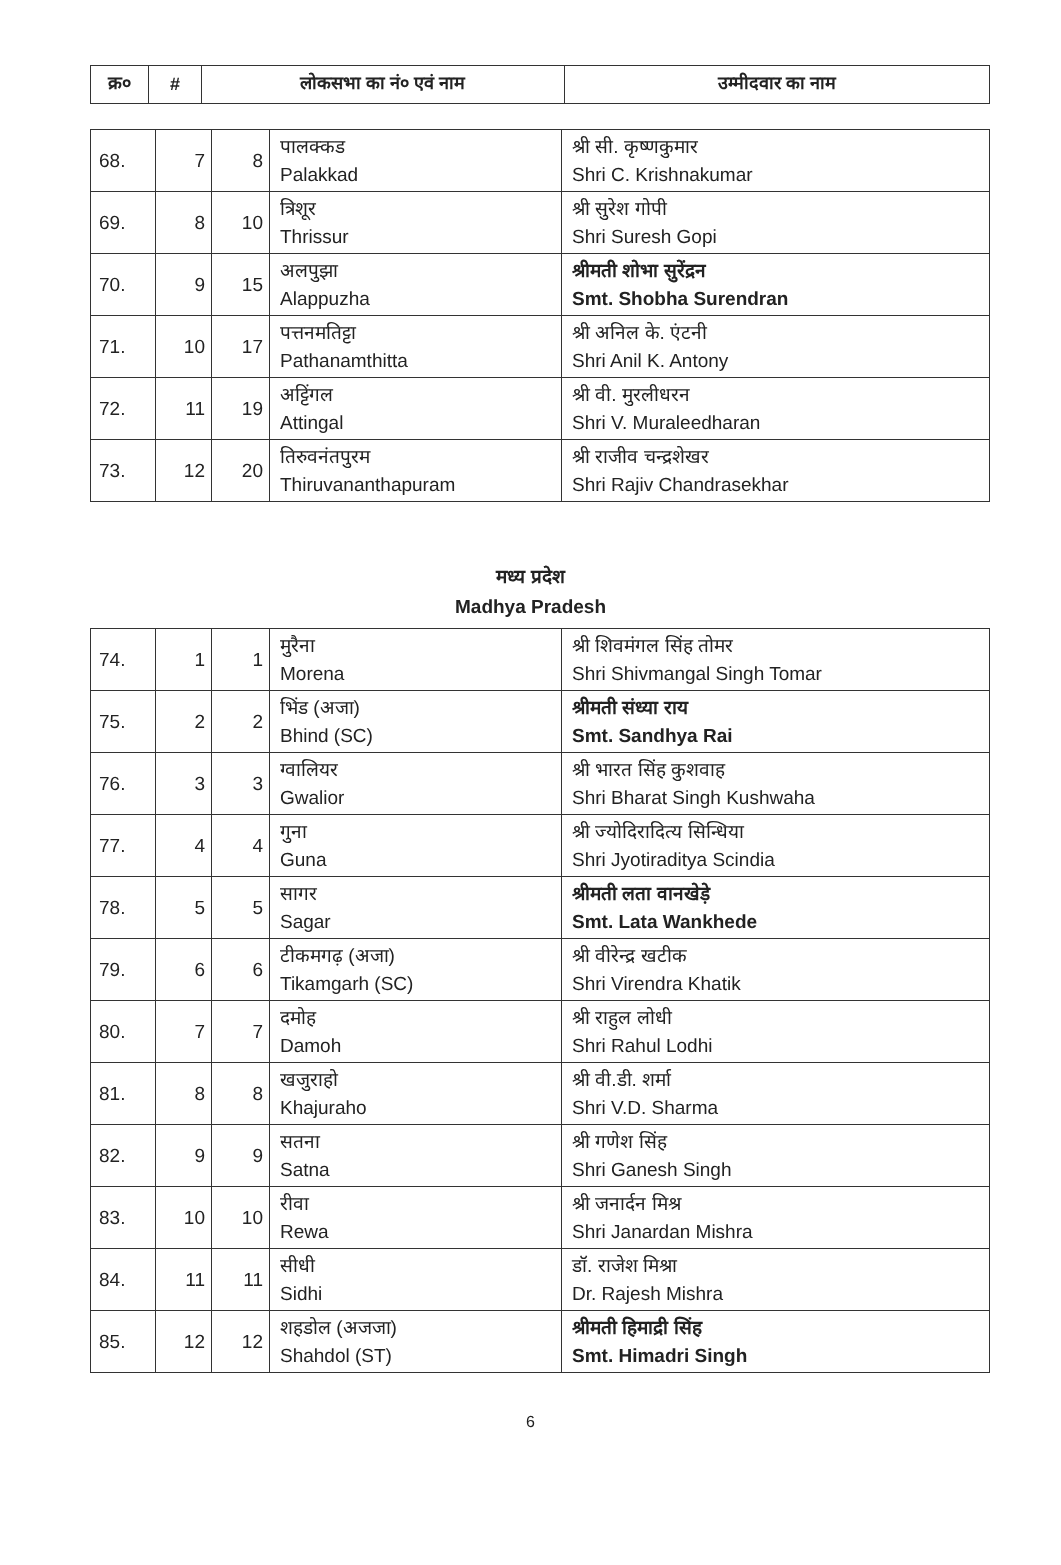| क्र० | # | लोकसभा का नं० एवं नाम | उम्मीदवार का नाम |
| --- | --- | --- | --- |
| 68. | 7 | 8 | पालक्कड Palakkad | श्री सी. कृष्णकुमार Shri C. Krishnakumar |
| 69. | 8 | 10 | त्रिशूर Thrissur | श्री सुरेश गोपी Shri Suresh Gopi |
| 70. | 9 | 15 | अलपुझा Alappuzha | श्रीमती शोभा सुरेंद्रन Smt. Shobha Surendran |
| 71. | 10 | 17 | पत्तनमतिट्टा Pathanamthitta | श्री अनिल के. एंटनी Shri Anil K. Antony |
| 72. | 11 | 19 | अट्टिंगल Attingal | श्री वी. मुरलीधरन Shri V. Muraleedharan |
| 73. | 12 | 20 | तिरुवनंतपुरम Thiruvananthapuram | श्री राजीव चन्द्रशेखर Shri Rajiv Chandrasekhar |
मध्य प्रदेश
Madhya Pradesh
| 74. | 1 | 1 | मुरैना Morena | श्री शिवमंगल सिंह तोमर Shri Shivmangal Singh Tomar |
| 75. | 2 | 2 | भिंड (अजा) Bhind (SC) | श्रीमती संध्या राय Smt. Sandhya Rai |
| 76. | 3 | 3 | ग्वालियर Gwalior | श्री भारत सिंह कुशवाह Shri Bharat Singh Kushwaha |
| 77. | 4 | 4 | गुना Guna | श्री ज्योदिरादित्य सिन्धिया Shri Jyotiraditya Scindia |
| 78. | 5 | 5 | सागर Sagar | श्रीमती लता वानखेड़े Smt. Lata Wankhede |
| 79. | 6 | 6 | टीकमगढ़ (अजा) Tikamgarh (SC) | श्री वीरेन्द्र खटीक Shri Virendra Khatik |
| 80. | 7 | 7 | दमोह Damoh | श्री राहुल लोधी Shri Rahul Lodhi |
| 81. | 8 | 8 | खजुराहो Khajuraho | श्री वी.डी. शर्मा Shri V.D. Sharma |
| 82. | 9 | 9 | सतना Satna | श्री गणेश सिंह Shri Ganesh Singh |
| 83. | 10 | 10 | रीवा Rewa | श्री जनार्दन मिश्र Shri Janardan Mishra |
| 84. | 11 | 11 | सीधी Sidhi | डॉ. राजेश मिश्रा Dr. Rajesh Mishra |
| 85. | 12 | 12 | शहडोल (अजजा) Shahdol (ST) | श्रीमती हिमाद्री सिंह Smt. Himadri Singh |
6